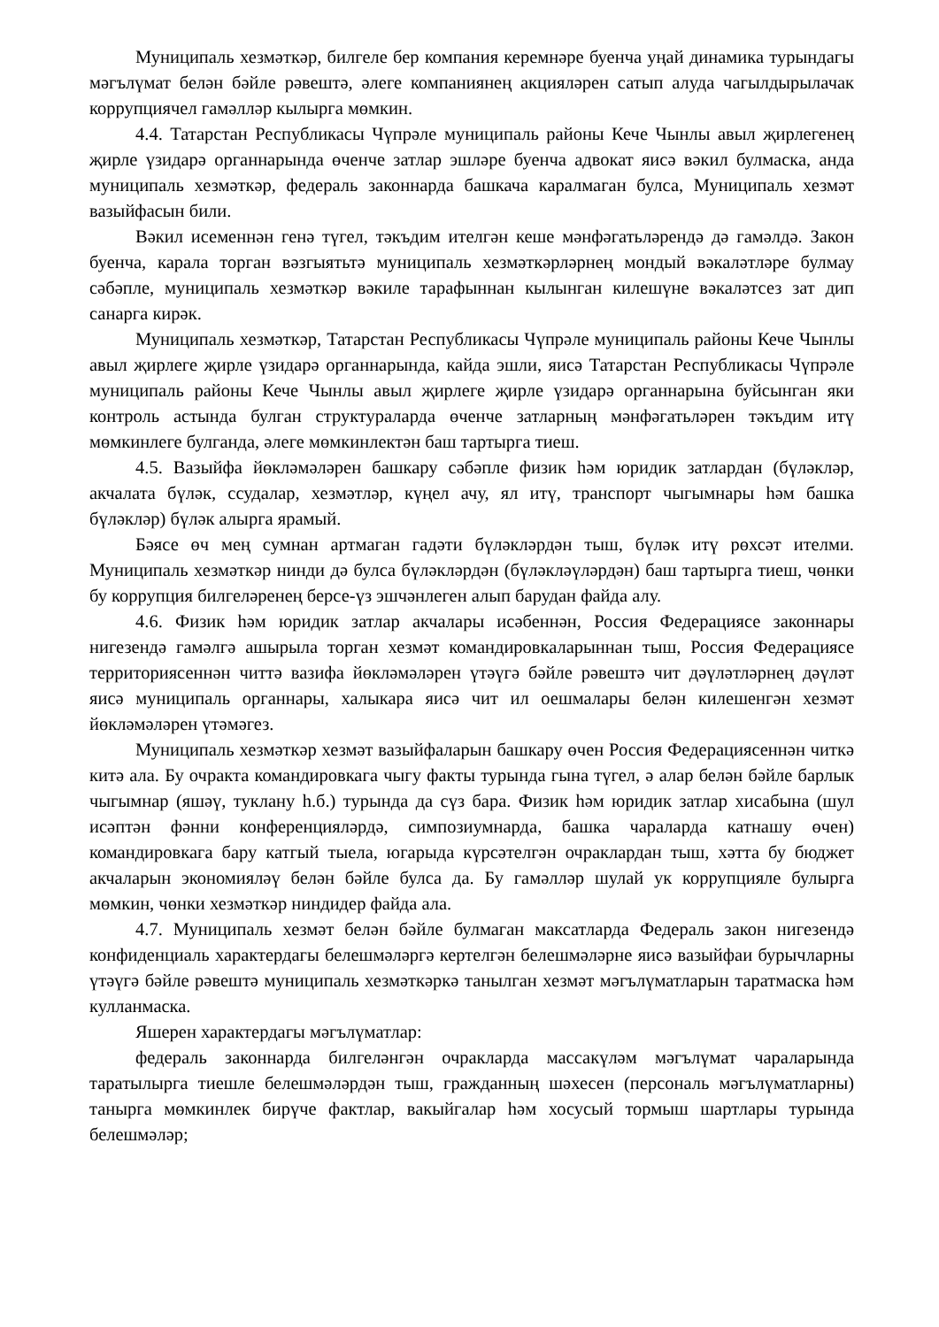Муниципаль хезмәткәр, билгеле бер компания керемнәре буенча уңай динамика турындагы мәгълүмат белән бәйле рәвештә, әлеге компаниянең акцияләрен сатып алуда чагылдырылачак коррупциячел гамәлләр кылырга мөмкин.
4.4. Татарстан Республикасы Чүпрәле муниципаль районы Кече Чынлы авыл җирлегенең җирле үзидарә органнарында өченче затлар эшләре буенча адвокат яисә вәкил булмаска, анда муниципаль хезмәткәр, федераль законнарда башкача каралмаган булса, Муниципаль хезмәт вазыйфасын били.
Вәкил исеменнән генә түгел, тәкъдим ителгән кеше мәнфәгатьләрендә дә гамәлдә. Закон буенча, карала торган вәзгыятьтә муниципаль хезмәткәрләрнең мондый вәкаләтләре булмау сәбәпле, муниципаль хезмәткәр вәкиле тарафыннан кылынган килешүне вәкаләтсез зат дип санарга кирәк.
Муниципаль хезмәткәр, Татарстан Республикасы Чүпрәле муниципаль районы Кече Чынлы авыл җирлеге җирле үзидарә органнарында, кайда эшли, яисә Татарстан Республикасы Чүпрәле муниципаль районы Кече Чынлы авыл җирлеге җирле үзидарә органнарына буйсынган яки контроль астында булган структураларда өченче затларның мәнфәгатьләрен тәкъдим итү мөмкинлеге булганда, әлеге мөмкинлектән баш тартырга тиеш.
4.5. Вазыйфа йөкләмәләрен башкару сәбәпле физик һәм юридик затлардан (бүләкләр, акчалата бүләк, ссудалар, хезмәтләр, күңел ачу, ял итү, транспорт чыгымнары һәм башка бүләкләр) бүләк алырга ярамый.
Бәясе өч мең сумнан артмаган гадәти бүләкләрдән тыш, бүләк итү рөхсәт ителми. Муниципаль хезмәткәр нинди дә булса бүләкләрдән (бүләкләүләрдән) баш тартырга тиеш, чөнки бу коррупция билгеләренең берсе-үз эшчәнлеген алып барудан файда алу.
4.6. Физик һәм юридик затлар акчалары исәбеннән, Россия Федерациясе законнары нигезендә гамәлгә ашырыла торган хезмәт командировкаларыннан тыш, Россия Федерациясе территориясеннән читтә вазифа йөкләмәләрен үтәүгә бәйле рәвештә чит дәүләтләрнең дәүләт яисә муниципаль органнары, халыкара яисә чит ил оешмалары белән килешенгән хезмәт йөкләмәләрен үтәмәгез.
Муниципаль хезмәткәр хезмәт вазыйфаларын башкару өчен Россия Федерациясеннән читкә китә ала. Бу очракта командировкага чыгу факты турында гына түгел, ә алар белән бәйле барлык чыгымнар (яшәү, туклану һ.б.) турында да сүз бара. Физик һәм юридик затлар хисабына (шул исәптән фәнни конференцияләрдә, симпозиумнарда, башка чараларда катнашу өчен) командировкага бару катгый тыела, югарыда күрсәтелгән очраклардан тыш, хәтта бу бюджет акчаларын экономияләү белән бәйле булса да. Бу гамәлләр шулай ук коррупцияле булырга мөмкин, чөнки хезмәткәр ниндидер файда ала.
4.7. Муниципаль хезмәт белән бәйле булмаган максатларда Федераль закон нигезендә конфиденциаль характердагы белешмәләргә кертелгән белешмәләрне яисә вазыйфаи бурычларны үтәүгә бәйле рәвештә муниципаль хезмәткәркә танылган хезмәт мәгълүматларын таратмаска һәм кулланмаска.
Яшерен характердагы мәгълүматлар:
федераль законнарда билгеләнгән очракларда массакүләм мәгълүмат чараларында таратылырга тиешле белешмәләрдән тыш, гражданның шәхесен (персональ мәгълүматларны) танырга мөмкинлек бирүче фактлар, вакыйгалар һәм хосусый тормыш шартлары турында белешмәләр;